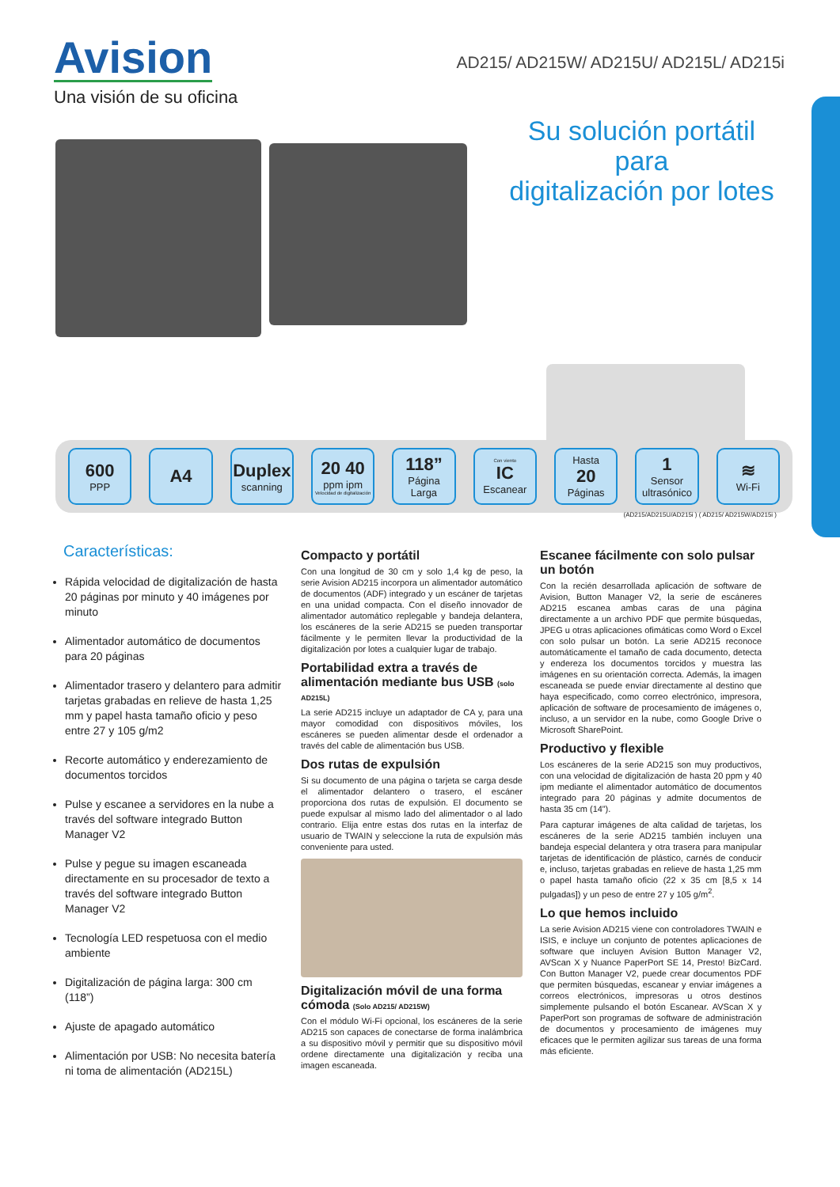Avision
Una visión de su oficina
AD215/ AD215W/ AD215U/ AD215L/ AD215i
Su solución portátil
para
digitalización por lotes
600
PPP
A4 Duplex
scanning
20 40
ppm ipm
Velocidad de digitalización
118”
Página Larga
Con viento
IC
Escanear
Hasta
20
Páginas
1
Sensor ultrasónico
≋
Wi-Fi
(AD215/AD215U/AD215i ) ( AD215/ AD215W/AD215i )
Características:
Rápida velocidad de digitalización de hasta 20 páginas por minuto y 40 imágenes por minuto
Alimentador automático de documentos para 20 páginas
Alimentador trasero y delantero para admitir tarjetas grabadas en relieve de hasta 1,25 mm y papel hasta tamaño oficio y peso entre 27 y 105 g/m2
Recorte automático y enderezamiento de documentos torcidos
Pulse y escanee a servidores en la nube a través del software integrado Button Manager V2
Pulse y pegue su imagen escaneada directamente en su procesador de texto a través del software integrado Button Manager V2
Tecnología LED respetuosa con el medio ambiente
Digitalización de página larga: 300 cm (118”)
Ajuste de apagado automático
Alimentación por USB: No necesita batería ni toma de alimentación (AD215L)
Compacto y portátil
Con una longitud de 30 cm y solo 1,4 kg de peso, la serie Avision AD215 incorpora un alimentador automático de documentos (ADF) integrado y un escáner de tarjetas en una unidad compacta. Con el diseño innovador de alimentador automático replegable y bandeja delantera, los escáneres de la serie AD215 se pueden transportar fácilmente y le permiten llevar la productividad de la digitalización por lotes a cualquier lugar de trabajo.
Portabilidad extra a través de alimentación mediante bus USB (solo AD215L)
La serie AD215 incluye un adaptador de CA y, para una mayor comodidad con dispositivos móviles, los escáneres se pueden alimentar desde el ordenador a través del cable de alimentación bus USB.
Dos rutas de expulsión
Si su documento de una página o tarjeta se carga desde el alimentador delantero o trasero, el escáner proporciona dos rutas de expulsión. El documento se puede expulsar al mismo lado del alimentador o al lado contrario. Elija entre estas dos rutas en la interfaz de usuario de TWAIN y seleccione la ruta de expulsión más conveniente para usted.
Digitalización móvil de una forma cómoda (Solo AD215/ AD215W)
Con el módulo Wi-Fi opcional, los escáneres de la serie AD215 son capaces de conectarse de forma inalámbrica a su dispositivo móvil y permitir que su dispositivo móvil ordene directamente una digitalización y reciba una imagen escaneada.
Escanee fácilmente con solo pulsar un botón
Con la recién desarrollada aplicación de software de Avision, Button Manager V2, la serie de escáneres AD215 escanea ambas caras de una página directamente a un archivo PDF que permite búsquedas, JPEG u otras aplicaciones ofimáticas como Word o Excel con solo pulsar un botón. La serie AD215 reconoce automáticamente el tamaño de cada documento, detecta y endereza los documentos torcidos y muestra las imágenes en su orientación correcta. Además, la imagen escaneada se puede enviar directamente al destino que haya especificado, como correo electrónico, impresora, aplicación de software de procesamiento de imágenes o, incluso, a un servidor en la nube, como Google Drive o Microsoft SharePoint.
Productivo y flexible
Los escáneres de la serie AD215 son muy productivos, con una velocidad de digitalización de hasta 20 ppm y 40 ipm mediante el alimentador automático de documentos integrado para 20 páginas y admite documentos de hasta 35 cm (14”).
Para capturar imágenes de alta calidad de tarjetas, los escáneres de la serie AD215 también incluyen una bandeja especial delantera y otra trasera para manipular tarjetas de identificación de plástico, carnés de conducir e, incluso, tarjetas grabadas en relieve de hasta 1,25 mm o papel hasta tamaño oficio (22 x 35 cm [8,5 x 14 pulgadas]) y un peso de entre 27 y 105 g/m<sup>2</sup>.
Lo que hemos incluido
La serie Avision AD215 viene con controladores TWAIN e ISIS, e incluye un conjunto de potentes aplicaciones de software que incluyen Avision Button Manager V2, AVScan X y Nuance PaperPort SE 14, Presto! BizCard. Con Button Manager V2, puede crear documentos PDF que permiten búsquedas, escanear y enviar imágenes a correos electrónicos, impresoras u otros destinos simplemente pulsando el botón Escanear. AVScan X y PaperPort son programas de software de administración de documentos y procesamiento de imágenes muy eficaces que le permiten agilizar sus tareas de una forma más eficiente.